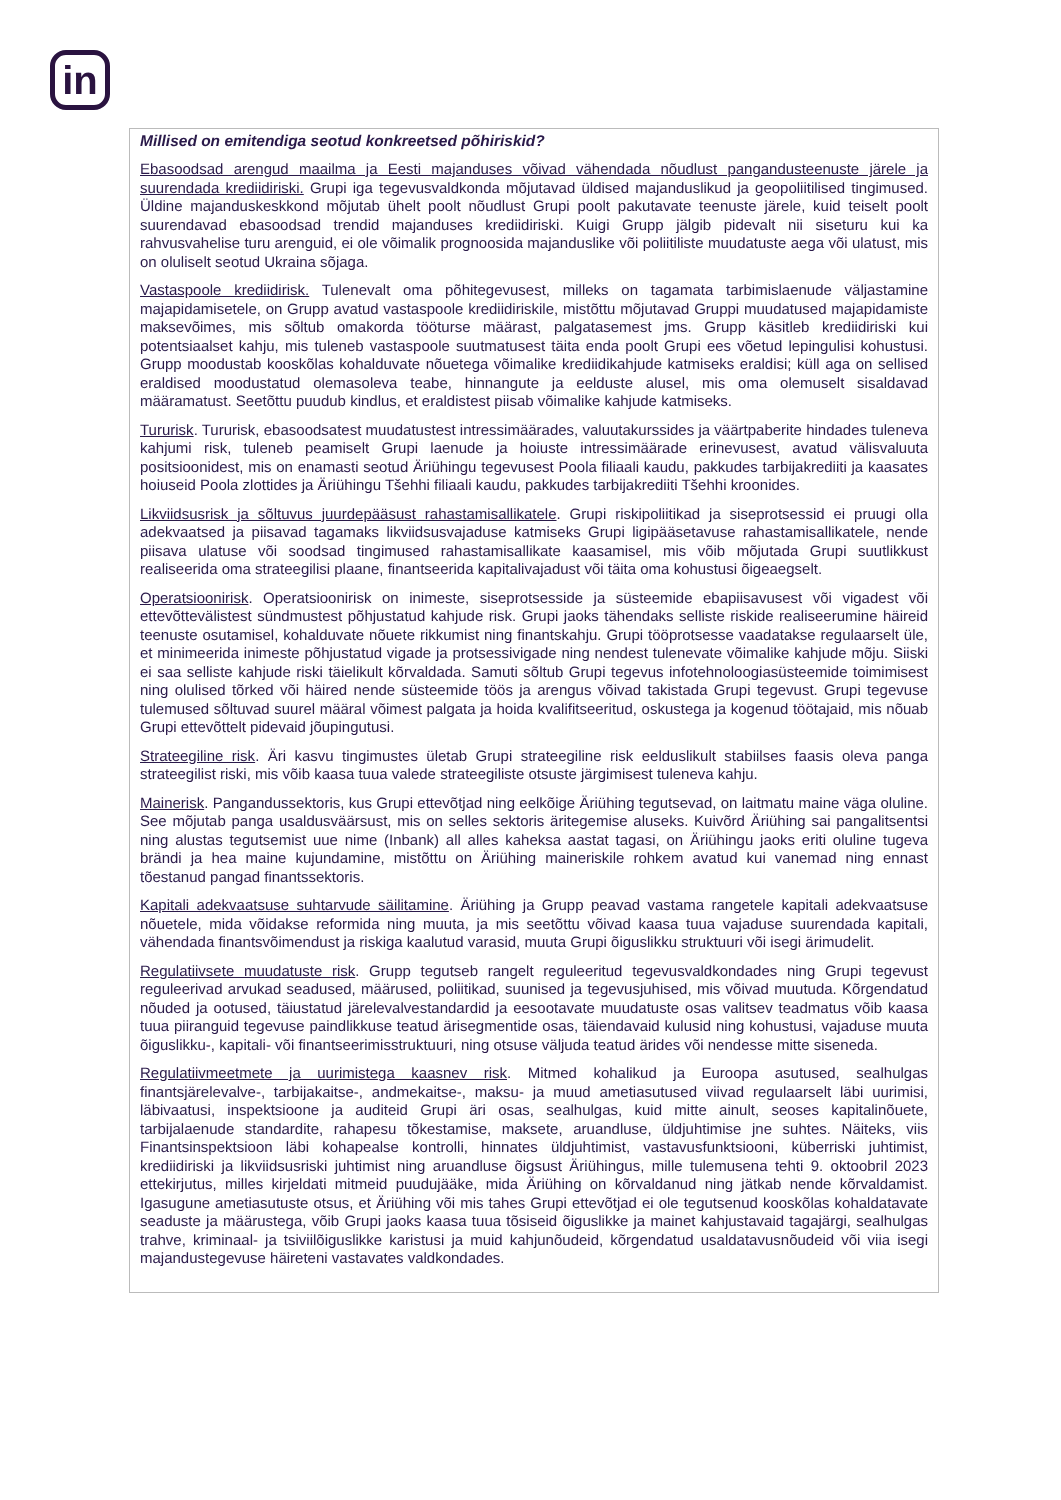in
Millised on emitendiga seotud konkreetsed põhiriskid?
Ebasoodsad arengud maailma ja Eesti majanduses võivad vähendada nõudlust pangandusteenuste järele ja suurendada krediidiriski. Grupi iga tegevusvaldkonda mõjutavad üldised majanduslikud ja geopoliitilised tingimused. Üldine majanduskeskkond mõjutab ühelt poolt nõudlust Grupi poolt pakutavate teenuste järele, kuid teiselt poolt suurendavad ebasoodsad trendid majanduses krediidiriski. Kuigi Grupp jälgib pidevalt nii siseturu kui ka rahvusvahelise turu arenguid, ei ole võimalik prognoosida majanduslike või poliitiliste muudatuste aega või ulatust, mis on oluliselt seotud Ukraina sõjaga.
Vastaspoole krediidirisk. Tulenevalt oma põhitegevusest, milleks on tagamata tarbimislaenude väljastamine majapidamisetele, on Grupp avatud vastaspoole krediidiriskile, mistõttu mõjutavad Gruppi muudatused majapidamiste maksevõimes, mis sõltub omakorda tööturse määrast, palgatasemest jms. Grupp käsitleb krediidiriski kui potentsiaalset kahju, mis tuleneb vastaspoole suutmatusest täita enda poolt Grupi ees võetud lepingulisi kohustusi. Grupp moodustab kooskõlas kohalduvate nõuetega võimalike krediidikahjude katmiseks eraldisi; küll aga on sellised eraldised moodustatud olemasoleva teabe, hinnangute ja eelduste alusel, mis oma olemuselt sisaldavad määramatust. Seetõttu puudub kindlus, et eraldistest piisab võimalike kahjude katmiseks.
Tururisk. Tururisk, ebasoodsatest muudatustest intressimäärades, valuutakurssides ja väärtpaberite hindades tuleneva kahjumi risk, tuleneb peamiselt Grupi laenude ja hoiuste intressimäärade erinevusest, avatud välisvaluuta positsioonidest, mis on enamasti seotud Äriühingu tegevusest Poola filiaali kaudu, pakkudes tarbijakrediiti ja kaasates hoiuseid Poola zlottides ja Äriühingu Tšehhi filiaali kaudu, pakkudes tarbijakrediiti Tšehhi kroonides.
Likviidsusrisk ja sõltuvus juurdepääsust rahastamisallikatele. Grupi riskipoliitikad ja siseprotsessid ei pruugi olla adekvaatsed ja piisavad tagamaks likviidsusvajaduse katmiseks Grupi ligipääsetavuse rahastamisallikatele, nende piisava ulatuse või soodsad tingimused rahastamisallikate kaasamisel, mis võib mõjutada Grupi suutlikkust realiseerida oma strateegilisi plaane, finantseerida kapitalivajadust või täita oma kohustusi õigeaegselt.
Operatsioonirisk. Operatsioonirisk on inimeste, siseprotsesside ja süsteemide ebapiisavusest või vigadest või ettevõttevälistest sündmustest põhjustatud kahjude risk. Grupi jaoks tähendaks selliste riskide realiseerumine häireid teenuste osutamisel, kohalduvate nõuete rikkumist ning finantskahju. Grupi tööprotsesse vaadatakse regulaarselt üle, et minimeerida inimeste põhjustatud vigade ja protsessivigade ning nendest tulenevate võimalike kahjude mõju. Siiski ei saa selliste kahjude riski täielikult kõrvaldada. Samuti sõltub Grupi tegevus infotehnoloogiasüsteemide toimimisest ning olulised tõrked või häired nende süsteemide töös ja arengus võivad takistada Grupi tegevust. Grupi tegevuse tulemused sõltuvad suurel määral võimest palgata ja hoida kvalifitseeritud, oskustega ja kogenud töötajaid, mis nõuab Grupi ettevõttelt pidevaid jõupingutusi.
Strateegiline risk. Äri kasvu tingimustes ületab Grupi strateegiline risk eelduslikult stabiilses faasis oleva panga strateegilist riski, mis võib kaasa tuua valede strateegiliste otsuste järgimisest tuleneva kahju.
Mainerisk. Pangandussektoris, kus Grupi ettevõtjad ning eelkõige Äriühing tegutsevad, on laitmatu maine väga oluline. See mõjutab panga usaldusväärsust, mis on selles sektoris äritegemise aluseks. Kuivõrd Äriühing sai pangalitsentsi ning alustas tegutsemist uue nime (Inbank) all alles kaheksa aastat tagasi, on Äriühingu jaoks eriti oluline tugeva brändi ja hea maine kujundamine, mistõttu on Äriühing maineriskile rohkem avatud kui vanemad ning ennast tõestanud pangad finantssektoris.
Kapitali adekvaatsuse suhtarvude säilitamine. Äriühing ja Grupp peavad vastama rangetele kapitali adekvaatsuse nõuetele, mida võidakse reformida ning muuta, ja mis seetõttu võivad kaasa tuua vajaduse suurendada kapitali, vähendada finantsvõimendust ja riskiga kaalutud varasid, muuta Grupi õiguslikku struktuuri või isegi ärimudelit.
Regulatiivsete muudatuste risk. Grupp tegutseb rangelt reguleeritud tegevusvaldkondades ning Grupi tegevust reguleerivad arvukad seadused, määrused, poliitikad, suunised ja tegevusjuhised, mis võivad muutuda. Kõrgendatud nõuded ja ootused, täiustatud järelevalvestandardid ja eesootavate muudatuste osas valitsev teadmatus võib kaasa tuua piiranguid tegevuse paindlikkuse teatud ärisegmentide osas, täiendavaid kulusid ning kohustusi, vajaduse muuta õiguslikku-, kapitali- või finantseerimisstruktuuri, ning otsuse väljuda teatud ärides või nendesse mitte siseneda.
Regulatiivmeetmete ja uurimistega kaasnev risk. Mitmed kohalikud ja Euroopa asutused, sealhulgas finantsjärelevalve-, tarbijakaitse-, andmekaitse-, maksu- ja muud ametiasutused viivad regulaarselt läbi uurimisi, läbivaatusi, inspektsioone ja auditeid Grupi äri osas, sealhulgas, kuid mitte ainult, seoses kapitalinõuete, tarbijalaenude standardite, rahapesu tõkestamise, maksete, aruandluse, üldjuhtimise jne suhtes. Näiteks, viis Finantsinspektsioon läbi kohapealse kontrolli, hinnates üldjuhtimist, vastavusfunktsiooni, küberriski juhtimist, krediidiriski ja likviidsusriski juhtimist ning aruandluse õigsust Äriühingus, mille tulemusena tehti 9. oktoobril 2023 ettekirjutus, milles kirjeldati mitmeid puudujääke, mida Äriühing on kõrvaldanud ning jätkab nende kõrvaldamist. Igasugune ametiasutuste otsus, et Äriühing või mis tahes Grupi ettevõtjad ei ole tegutsenud kooskõlas kohaldatavate seaduste ja määrustega, võib Grupi jaoks kaasa tuua tõsiseid õiguslikke ja mainet kahjustavaid tagajärgi, sealhulgas trahve, kriminaal- ja tsiviilõiguslikke karistusi ja muid kahjunõudeid, kõrgendatud usaldatavusnõudeid või viia isegi majandustegevuse häireteni vastavates valdkondades.